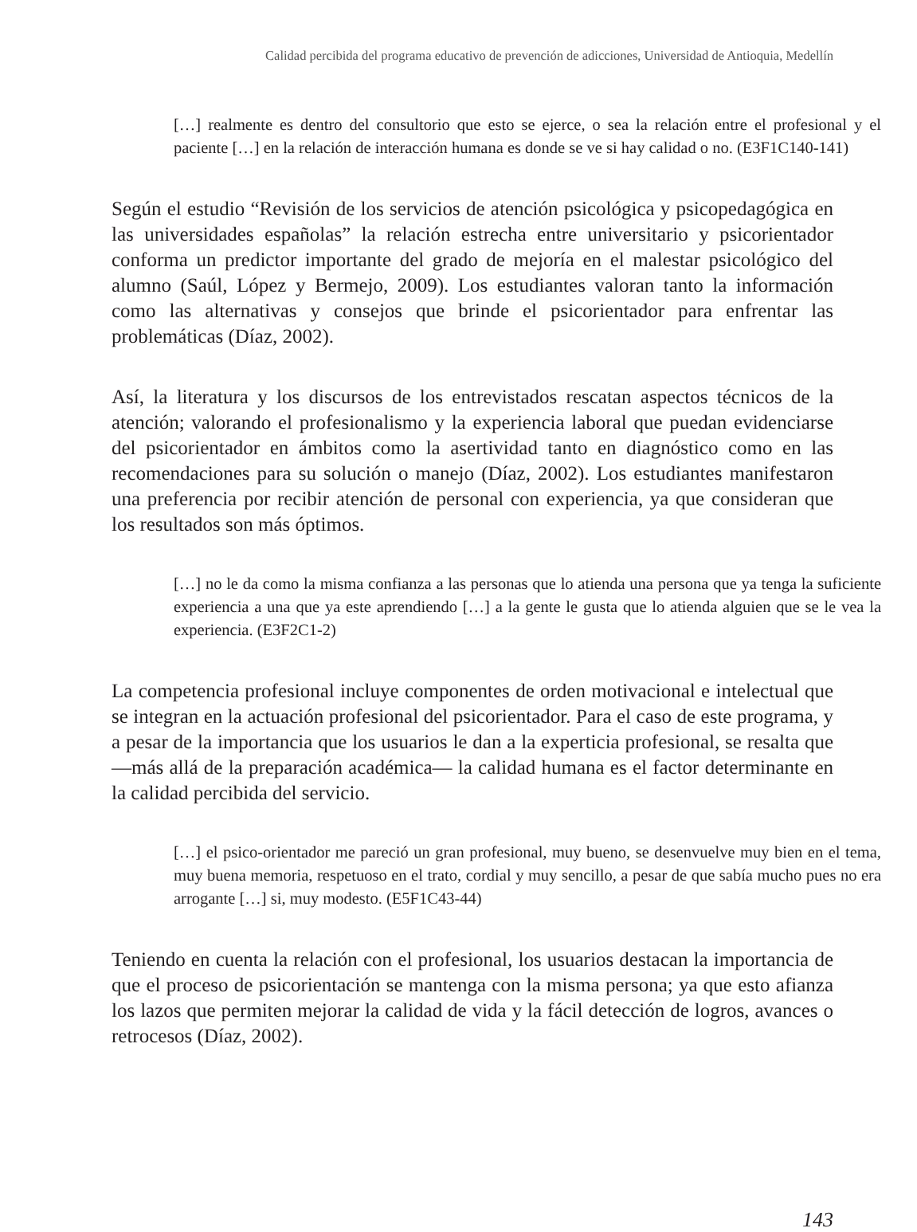Calidad percibida del programa educativo de prevención de adicciones, Universidad de Antioquia, Medellín
[…] realmente es dentro del consultorio que esto se ejerce, o sea la relación entre el profesional y el paciente […] en la relación de interacción humana es donde se ve si hay calidad o no. (E3F1C140-141)
Según el estudio “Revisión de los servicios de atención psicológica y psicopedagógica en las universidades españolas” la relación estrecha entre universitario y psicorientador conforma un predictor importante del grado de mejoría en el malestar psicológico del alumno (Saúl, López y Bermejo, 2009). Los estudiantes valoran tanto la información como las alternativas y consejos que brinde el psicorientador para enfrentar las problemáticas (Díaz, 2002).
Así, la literatura y los discursos de los entrevistados rescatan aspectos técnicos de la atención; valorando el profesionalismo y la experiencia laboral que puedan evidenciarse del psicorientador en ámbitos como la asertividad tanto en diagnóstico como en las recomendaciones para su solución o manejo (Díaz, 2002). Los estudiantes manifestaron una preferencia por recibir atención de personal con experiencia, ya que consideran que los resultados son más óptimos.
[…] no le da como la misma confianza a las personas que lo atienda una persona que ya tenga la suficiente experiencia a una que ya este aprendiendo […] a la gente le gusta que lo atienda alguien que se le vea la experiencia. (E3F2C1-2)
La competencia profesional incluye componentes de orden motivacional e intelectual que se integran en la actuación profesional del psicorientador. Para el caso de este programa, y a pesar de la importancia que los usuarios le dan a la experticia profesional, se resalta que ―más allá de la preparación académica― la calidad humana es el factor determinante en la calidad percibida del servicio.
[…] el psico-orientador me pareció un gran profesional, muy bueno, se desenvuelve muy bien en el tema, muy buena memoria, respetuoso en el trato, cordial y muy sencillo, a pesar de que sabía mucho pues no era arrogante […] si, muy modesto. (E5F1C43-44)
Teniendo en cuenta la relación con el profesional, los usuarios destacan la importancia de que el proceso de psicorientación se mantenga con la misma persona; ya que esto afianza los lazos que permiten mejorar la calidad de vida y la fácil detección de logros, avances o retrocesos (Díaz, 2002).
143